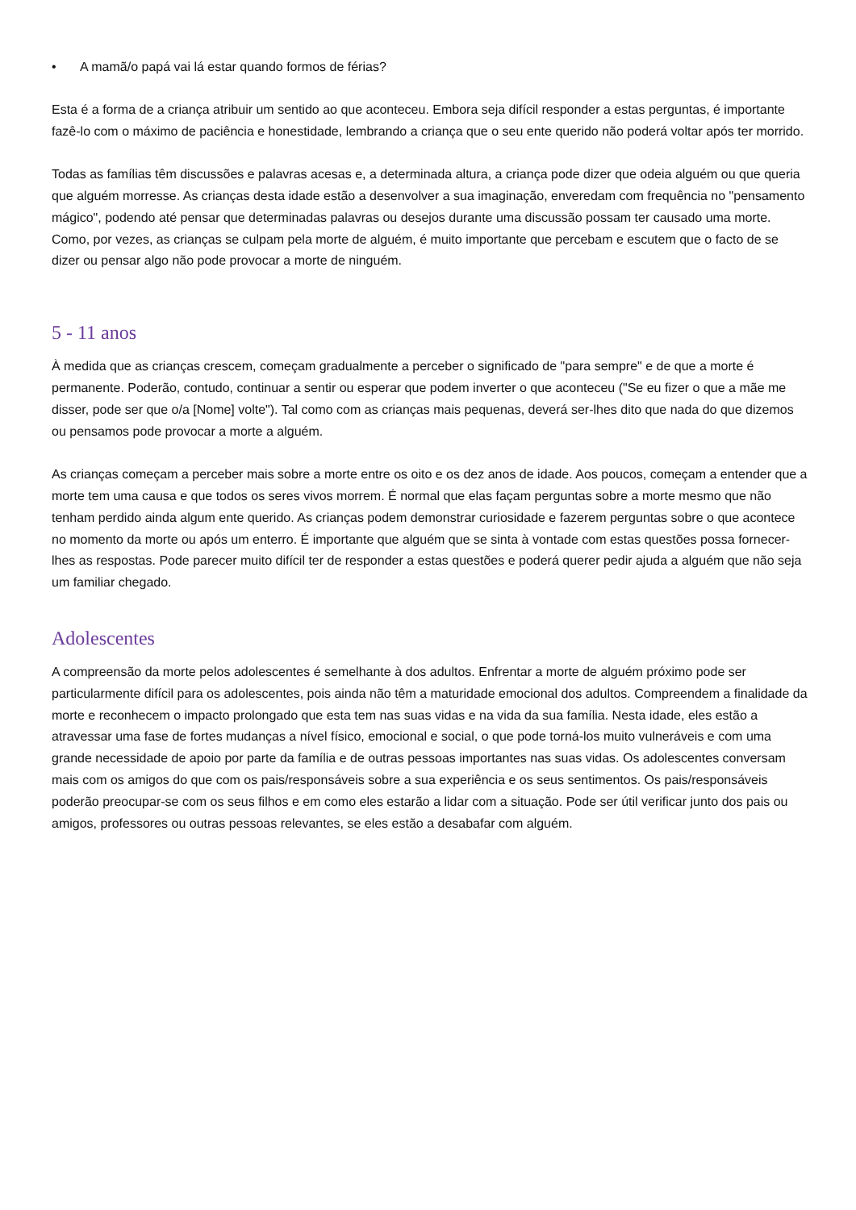• A mamã/o papá vai lá estar quando formos de férias?
Esta é a forma de a criança atribuir um sentido ao que aconteceu. Embora seja difícil responder a estas perguntas, é importante fazê-lo com o máximo de paciência e honestidade, lembrando a criança que o seu ente querido não poderá voltar após ter morrido.
Todas as famílias têm discussões e palavras acesas e, a determinada altura, a criança pode dizer que odeia alguém ou que queria que alguém morresse. As crianças desta idade estão a desenvolver a sua imaginação, enveredam com frequência no "pensamento mágico", podendo até pensar que determinadas palavras ou desejos durante uma discussão possam ter causado uma morte. Como, por vezes, as crianças se culpam pela morte de alguém, é muito importante que percebam e escutem que o facto de se dizer ou pensar algo não pode provocar a morte de ninguém.
5 - 11 anos
À medida que as crianças crescem, começam gradualmente a perceber o significado de "para sempre" e de que a morte é permanente. Poderão, contudo, continuar a sentir ou esperar que podem inverter o que aconteceu ("Se eu fizer o que a mãe me disser, pode ser que o/a [Nome] volte"). Tal como com as crianças mais pequenas, deverá ser-lhes dito que nada do que dizemos ou pensamos pode provocar a morte a alguém.
As crianças começam a perceber mais sobre a morte entre os oito e os dez anos de idade. Aos poucos, começam a entender que a morte tem uma causa e que todos os seres vivos morrem. É normal que elas façam perguntas sobre a morte mesmo que não tenham perdido ainda algum ente querido. As crianças podem demonstrar curiosidade e fazerem perguntas sobre o que acontece no momento da morte ou após um enterro. É importante que alguém que se sinta à vontade com estas questões possa fornecer-lhes as respostas. Pode parecer muito difícil ter de responder a estas questões e poderá querer pedir ajuda a alguém que não seja um familiar chegado.
Adolescentes
A compreensão da morte pelos adolescentes é semelhante à dos adultos. Enfrentar a morte de alguém próximo pode ser particularmente difícil para os adolescentes, pois ainda não têm a maturidade emocional dos adultos. Compreendem a finalidade da morte e reconhecem o impacto prolongado que esta tem nas suas vidas e na vida da sua família. Nesta idade, eles estão a atravessar uma fase de fortes mudanças a nível físico, emocional e social, o que pode torná-los muito vulneráveis e com uma grande necessidade de apoio por parte da família e de outras pessoas importantes nas suas vidas. Os adolescentes conversam mais com os amigos do que com os pais/responsáveis sobre a sua experiência e os seus sentimentos. Os pais/responsáveis poderão preocupar-se com os seus filhos e em como eles estarão a lidar com a situação. Pode ser útil verificar junto dos pais ou amigos, professores ou outras pessoas relevantes, se eles estão a desabafar com alguém.